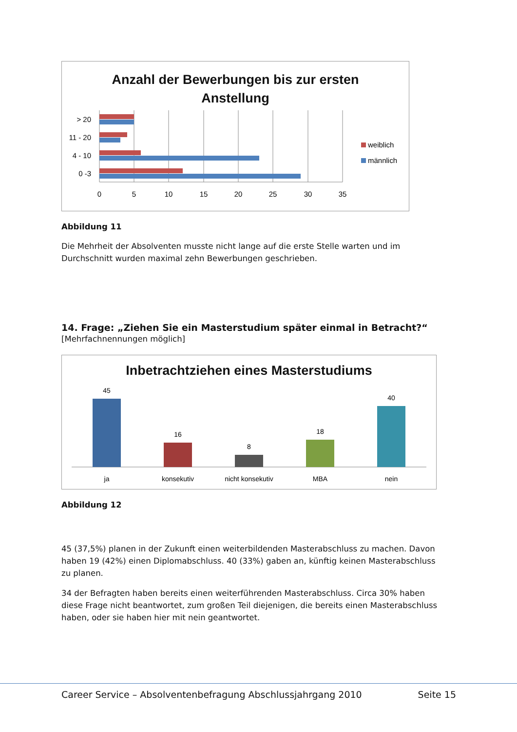Anzahl der Bewerbungen bis zur ersten
Anstellung
> 20
11 - 20
4 - 10
0 -3
0
5
10
15
20
25
30
35
weiblich
männlich
Abbildung 11
Die Mehrheit der Absolventen musste nicht lange auf die erste Stelle warten und im Durchschnitt wurden maximal zehn Bewerbungen geschrieben.
14. Frage: „Ziehen Sie ein Masterstudium später einmal in Betracht?“
[Mehrfachnennungen möglich]
Inbetrachtziehen eines Masterstudiums
45
16
8
18
40
ja
konsekutiv
nicht konsekutiv
MBA
nein
Abbildung 12
45 (37,5%) planen in der Zukunft einen weiterbildenden Masterabschluss zu machen. Davon haben 19 (42%) einen Diplomabschluss. 40 (33%) gaben an, künftig keinen Masterabschluss zu planen.
34 der Befragten haben bereits einen weiterführenden Masterabschluss. Circa 30% haben diese Frage nicht beantwortet, zum großen Teil diejenigen, die bereits einen Masterabschluss haben, oder sie haben hier mit nein geantwortet.
Career Service – Absolventenbefragung Abschlussjahrgang 2010 Seite 15